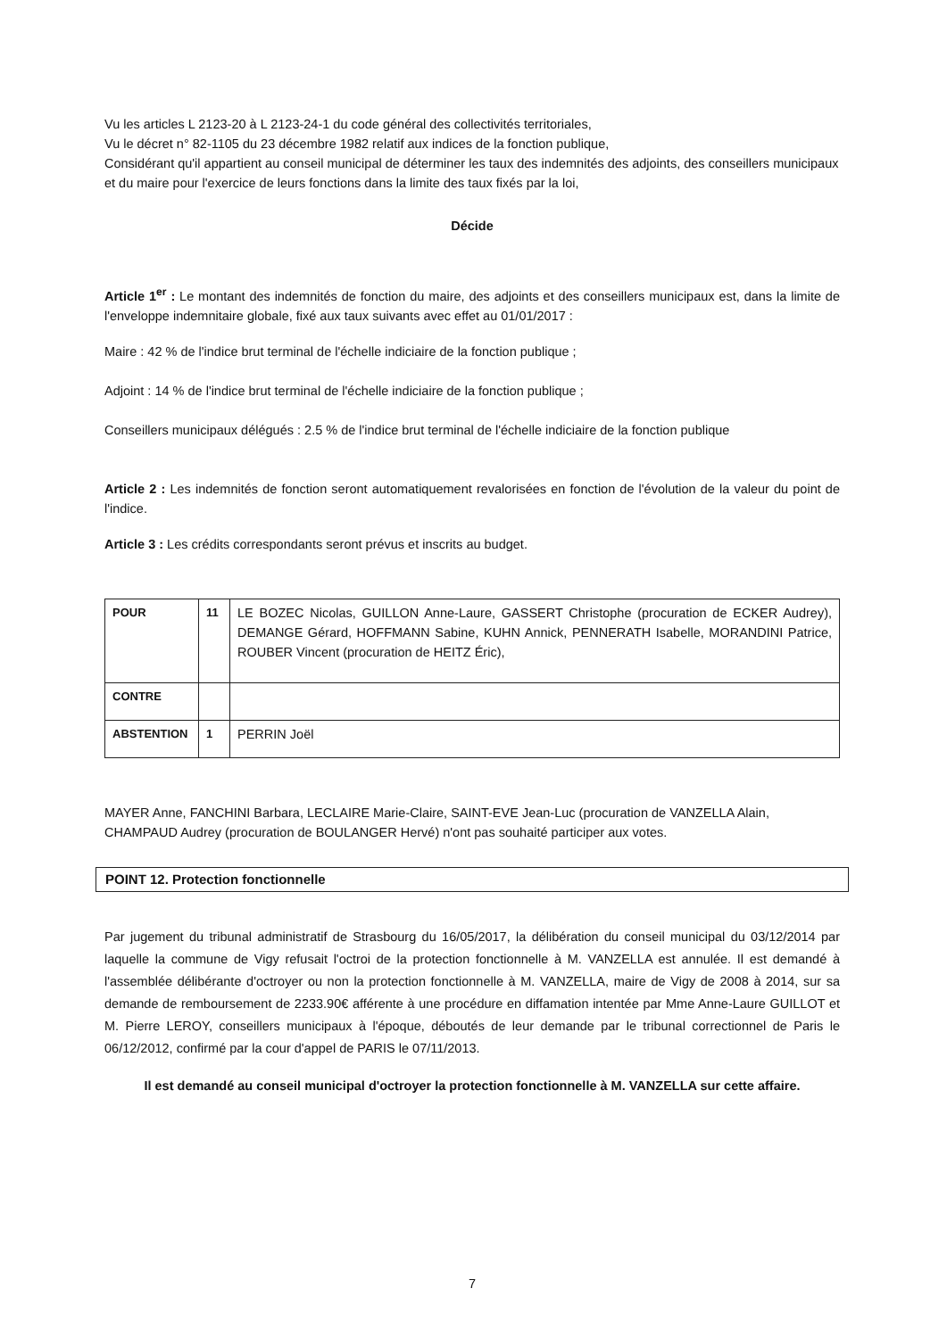Vu les articles L 2123-20 à L 2123-24-1 du code général des collectivités territoriales,
Vu le décret n° 82-1105 du 23 décembre 1982 relatif aux indices de la fonction publique,
Considérant qu'il appartient au conseil municipal de déterminer les taux des indemnités des adjoints, des conseillers municipaux et du maire pour l'exercice de leurs fonctions dans la limite des taux fixés par la loi,
Décide
Article 1<sup>er</sup> : Le montant des indemnités de fonction du maire, des adjoints et des conseillers municipaux est, dans la limite de l'enveloppe indemnitaire globale, fixé aux taux suivants avec effet au 01/01/2017 :
Maire : 42 % de l'indice brut terminal de l'échelle indiciaire de la fonction publique ;
Adjoint : 14 % de l'indice brut terminal de l'échelle indiciaire de la fonction publique ;
Conseillers municipaux délégués : 2.5 % de l'indice brut terminal de l'échelle indiciaire de la fonction publique
Article 2 : Les indemnités de fonction seront automatiquement revalorisées en fonction de l'évolution de la valeur du point de l'indice.
Article 3 : Les crédits correspondants seront prévus et inscrits au budget.
| POUR | 11 | LE BOZEC Nicolas, GUILLON Anne-Laure, GASSERT Christophe (procuration de ECKER Audrey), DEMANGE Gérard, HOFFMANN Sabine, KUHN Annick, PENNERATH Isabelle, MORANDINI Patrice, ROUBER Vincent (procuration de HEITZ Éric), |
| CONTRE | | |
| ABSTENTION | 1 | PERRIN Joël |
MAYER Anne, FANCHINI Barbara, LECLAIRE Marie-Claire, SAINT-EVE Jean-Luc (procuration de VANZELLA Alain, CHAMPAUD Audrey (procuration de BOULANGER Hervé) n'ont pas souhaité participer aux votes.
POINT 12. Protection fonctionnelle
Par jugement du tribunal administratif de Strasbourg du 16/05/2017, la délibération du conseil municipal du 03/12/2014 par laquelle la commune de Vigy refusait l'octroi de la protection fonctionnelle à M. VANZELLA est annulée. Il est demandé à l'assemblée délibérante d'octroyer ou non la protection fonctionnelle à M. VANZELLA, maire de Vigy de 2008 à 2014, sur sa demande de remboursement de 2233.90€ afférente à une procédure en diffamation intentée par Mme Anne-Laure GUILLOT et M. Pierre LEROY, conseillers municipaux à l'époque, déboutés de leur demande par le tribunal correctionnel de Paris le 06/12/2012, confirmé par la cour d'appel de PARIS le 07/11/2013.
Il est demandé au conseil municipal d'octroyer la protection fonctionnelle à M. VANZELLA sur cette affaire.
7